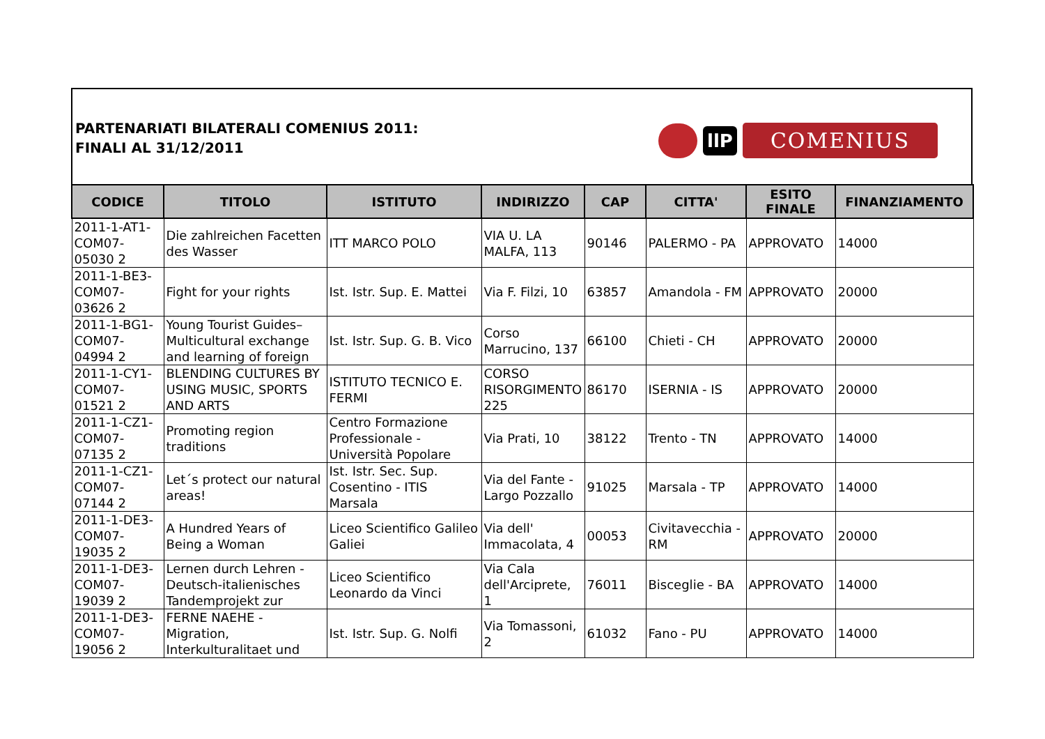PARTENARIATI BILATERALI COMENIUS 2011:
FINALI AL 31/12/2011
llP
COMENIUS
| CODICE | TITOLO | ISTITUTO | INDIRIZZO | CAP | CITTA' | ESITO FINALE | FINANZIAMENTO |
| --- | --- | --- | --- | --- | --- | --- | --- |
| 2011-1-AT1-COM07-05030 2 | Die zahlreichen Facetten des Wasser | ITT MARCO POLO | VIA U. LA MALFA, 113 | 90146 | PALERMO - PA | APPROVATO | 14000 |
| 2011-1-BE3-COM07-03626 2 | Fight for your rights | Ist. Istr. Sup. E. Mattei | Via F. Filzi, 10 | 63857 | Amandola - FM | APPROVATO | 20000 |
| 2011-1-BG1-COM07-04994 2 | Young Tourist Guides– Multicultural exchange and learning of foreign | Ist. Istr. Sup. G. B. Vico | Corso Marrucino, 137 | 66100 | Chieti - CH | APPROVATO | 20000 |
| 2011-1-CY1-COM07-01521 2 | BLENDING CULTURES BY USING MUSIC, SPORTS AND ARTS | ISTITUTO TECNICO E. FERMI | CORSO RISORGIMENTO 225 | 86170 | ISERNIA - IS | APPROVATO | 20000 |
| 2011-1-CZ1-COM07-07135 2 | Promoting region traditions | Centro Formazione Professionale - Università Popolare | Via Prati, 10 | 38122 | Trento - TN | APPROVATO | 14000 |
| 2011-1-CZ1-COM07-07144 2 | Let´s protect our natural areas! | Ist. Istr. Sec. Sup. Cosentino - ITIS Marsala | Via del Fante - Largo Pozzallo | 91025 | Marsala - TP | APPROVATO | 14000 |
| 2011-1-DE3-COM07-19035 2 | A Hundred Years of Being a Woman | Liceo Scientifico Galileo Galiei | Via dell' Immacolata, 4 | 00053 | Civitavecchia - RM | APPROVATO | 20000 |
| 2011-1-DE3-COM07-19039 2 | Lernen durch Lehren - Deutsch-italienisches Tandemprojekt zur | Liceo Scientifico Leonardo da Vinci | Via Cala dell'Arciprete, 1 | 76011 | Bisceglie - BA | APPROVATO | 14000 |
| 2011-1-DE3-COM07-19056 2 | FERNE NAEHE - Migration, Interkulturalitaet und | Ist. Istr. Sup. G. Nolfi | Via Tomassoni, 2 | 61032 | Fano - PU | APPROVATO | 14000 |